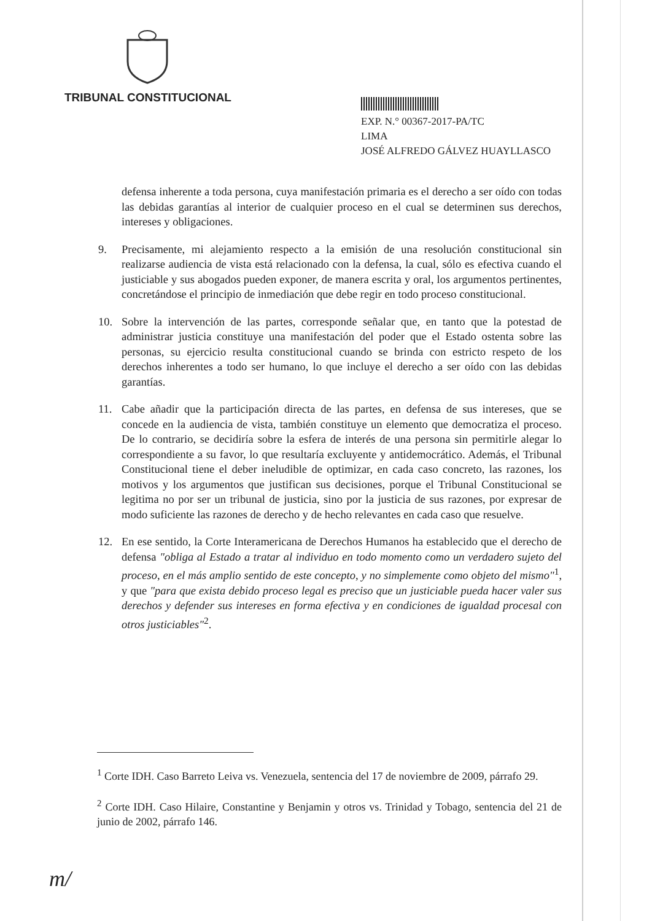TRIBUNAL CONSTITUCIONAL
EXP. N.° 00367-2017-PA/TC
LIMA
JOSÉ ALFREDO GÁLVEZ HUAYLLASCO
defensa inherente a toda persona, cuya manifestación primaria es el derecho a ser oído con todas las debidas garantías al interior de cualquier proceso en el cual se determinen sus derechos, intereses y obligaciones.
9. Precisamente, mi alejamiento respecto a la emisión de una resolución constitucional sin realizarse audiencia de vista está relacionado con la defensa, la cual, sólo es efectiva cuando el justiciable y sus abogados pueden exponer, de manera escrita y oral, los argumentos pertinentes, concretándose el principio de inmediación que debe regir en todo proceso constitucional.
10. Sobre la intervención de las partes, corresponde señalar que, en tanto que la potestad de administrar justicia constituye una manifestación del poder que el Estado ostenta sobre las personas, su ejercicio resulta constitucional cuando se brinda con estricto respeto de los derechos inherentes a todo ser humano, lo que incluye el derecho a ser oído con las debidas garantías.
11. Cabe añadir que la participación directa de las partes, en defensa de sus intereses, que se concede en la audiencia de vista, también constituye un elemento que democratiza el proceso. De lo contrario, se decidiría sobre la esfera de interés de una persona sin permitirle alegar lo correspondiente a su favor, lo que resultaría excluyente y antidemocrático. Además, el Tribunal Constitucional tiene el deber ineludible de optimizar, en cada caso concreto, las razones, los motivos y los argumentos que justifican sus decisiones, porque el Tribunal Constitucional se legitima no por ser un tribunal de justicia, sino por la justicia de sus razones, por expresar de modo suficiente las razones de derecho y de hecho relevantes en cada caso que resuelve.
12. En ese sentido, la Corte Interamericana de Derechos Humanos ha establecido que el derecho de defensa "obliga al Estado a tratar al individuo en todo momento como un verdadero sujeto del proceso, en el más amplio sentido de este concepto, y no simplemente como objeto del mismo"<sup>1</sup>, y que "para que exista debido proceso legal es preciso que un justiciable pueda hacer valer sus derechos y defender sus intereses en forma efectiva y en condiciones de igualdad procesal con otros justiciables"<sup>2</sup>.
<sup>1</sup> Corte IDH. Caso Barreto Leiva vs. Venezuela, sentencia del 17 de noviembre de 2009, párrafo 29.
<sup>2</sup> Corte IDH. Caso Hilaire, Constantine y Benjamin y otros vs. Trinidad y Tobago, sentencia del 21 de junio de 2002, párrafo 146.
m/